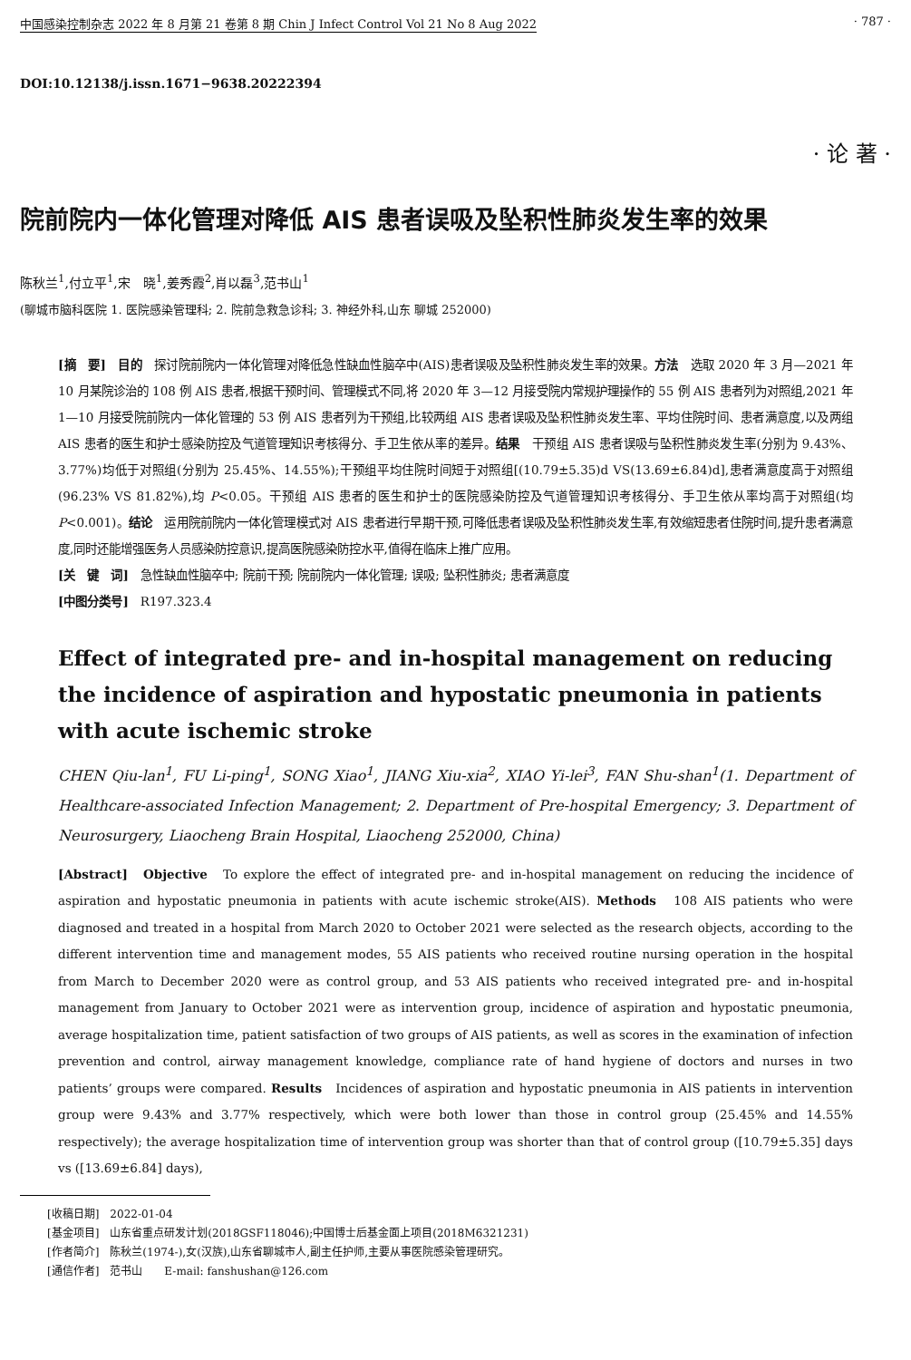中国感染控制杂志 2022 年 8 月第 21 卷第 8 期 Chin J Infect Control Vol 21 No 8 Aug 2022 · 787 ·
DOI:10.12138/j.issn.1671−9638.20222394
· 论 著 ·
院前院内一体化管理对降低 AIS 患者误吸及坠积性肺炎发生率的效果
陈秋兰<sup>1</sup>,付立平<sup>1</sup>,宋　晓<sup>1</sup>,姜秀霞<sup>2</sup>,肖以磊<sup>3</sup>,范书山<sup>1</sup>
(聊城市脑科医院 1. 医院感染管理科; 2. 院前急救急诊科; 3. 神经外科,山东 聊城 252000)
[摘　要]　目的　探讨院前院内一体化管理对降低急性缺血性脑卒中(AIS)患者误吸及坠积性肺炎发生率的效果。方法　选取 2020 年 3 月—2021 年 10 月某院诊治的 108 例 AIS 患者,根据干预时间、管理模式不同,将 2020 年 3—12 月接受院内常规护理操作的 55 例 AIS 患者列为对照组,2021 年 1—10 月接受院前院内一体化管理的 53 例 AIS 患者列为干预组,比较两组 AIS 患者误吸及坠积性肺炎发生率、平均住院时间、患者满意度,以及两组 AIS 患者的医生和护士感染防控及气道管理知识考核得分、手卫生依从率的差异。结果　干预组 AIS 患者误吸与坠积性肺炎发生率(分别为 9.43%、3.77%)均低于对照组(分别为 25.45%、14.55%);干预组平均住院时间短于对照组[(10.79±5.35)d VS(13.69±6.84)d],患者满意度高于对照组(96.23% VS 81.82%),均 P<0.05。干预组 AIS 患者的医生和护士的医院感染防控及气道管理知识考核得分、手卫生依从率均高于对照组(均 P<0.001)。结论　运用院前院内一体化管理模式对 AIS 患者进行早期干预,可降低患者误吸及坠积性肺炎发生率,有效缩短患者住院时间,提升患者满意度,同时还能增强医务人员感染防控意识,提高医院感染防控水平,值得在临床上推广应用。
[关　键　词]　急性缺血性脑卒中; 院前干预; 院前院内一体化管理; 误吸; 坠积性肺炎; 患者满意度
[中图分类号]　R197.323.4
Effect of integrated pre- and in-hospital management on reducing the incidence of aspiration and hypostatic pneumonia in patients with acute ischemic stroke
CHEN Qiu-lan<sup>1</sup>, FU Li-ping<sup>1</sup>, SONG Xiao<sup>1</sup>, JIANG Xiu-xia<sup>2</sup>, XIAO Yi-lei<sup>3</sup>, FAN Shu-shan<sup>1</sup>(1. Department of Healthcare-associated Infection Management; 2. Department of Pre-hospital Emergency; 3. Department of Neurosurgery, Liaocheng Brain Hospital, Liaocheng 252000, China)
[Abstract]　Objective　To explore the effect of integrated pre- and in-hospital management on reducing the incidence of aspiration and hypostatic pneumonia in patients with acute ischemic stroke(AIS). Methods　108 AIS patients who were diagnosed and treated in a hospital from March 2020 to October 2021 were selected as the research objects, according to the different intervention time and management modes, 55 AIS patients who received routine nursing operation in the hospital from March to December 2020 were as control group, and 53 AIS patients who received integrated pre- and in-hospital management from January to October 2021 were as intervention group, incidence of aspiration and hypostatic pneumonia, average hospitalization time, patient satisfaction of two groups of AIS patients, as well as scores in the examination of infection prevention and control, airway management knowledge, compliance rate of hand hygiene of doctors and nurses in two patients’ groups were compared. Results　Incidences of aspiration and hypostatic pneumonia in AIS patients in intervention group were 9.43% and 3.77% respectively, which were both lower than those in control group (25.45% and 14.55% respectively); the average hospitalization time of intervention group was shorter than that of control group ([10.79±5.35] days vs ([13.69±6.84] days),
[收稿日期]　2022-01-04
[基金项目]　山东省重点研发计划(2018GSF118046);中国博士后基金面上项目(2018M6321231)
[作者简介]　陈秋兰(1974-),女(汉族),山东省聊城市人,副主任护师,主要从事医院感染管理研究。
[通信作者]　范书山　　E-mail: fanshushan@126.com